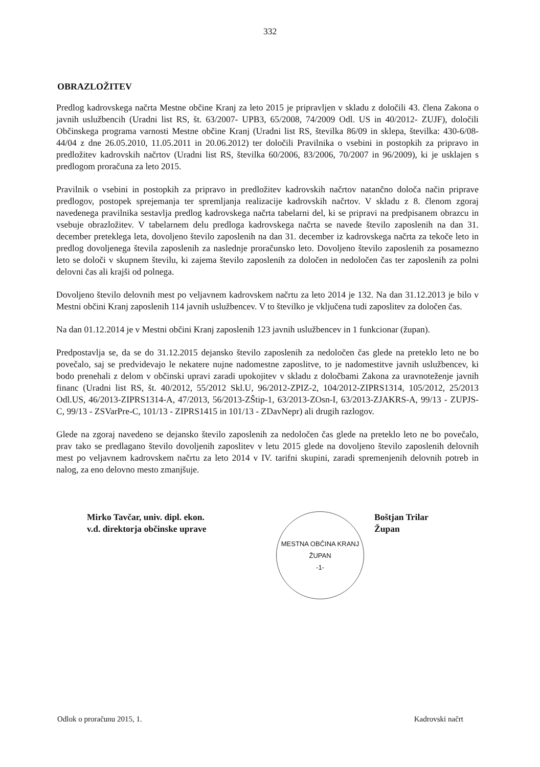332
OBRAZLOŽITEV
Predlog kadrovskega načrta Mestne občine Kranj za leto 2015 je pripravljen v skladu z določili 43. člena Zakona o javnih uslužbencih (Uradni list RS, št. 63/2007- UPB3, 65/2008, 74/2009 Odl. US in 40/2012- ZUJF), določili Občinskega programa varnosti Mestne občine Kranj (Uradni list RS, številka 86/09 in sklepa, številka: 430-6/08-44/04 z dne 26.05.2010, 11.05.2011 in 20.06.2012) ter določili Pravilnika o vsebini in postopkih za pripravo in predložitev kadrovskih načrtov (Uradni list RS, številka 60/2006, 83/2006, 70/2007 in 96/2009), ki je usklajen s predlogom proračuna za leto 2015.
Pravilnik o vsebini in postopkih za pripravo in predložitev kadrovskih načrtov natančno določa način priprave predlogov, postopek sprejemanja ter spremljanja realizacije kadrovskih načrtov. V skladu z 8. členom zgoraj navedenega pravilnika sestavlja predlog kadrovskega načrta tabelarni del, ki se pripravi na predpisanem obrazcu in vsebuje obrazložitev. V tabelarnem delu predloga kadrovskega načrta se navede število zaposlenih na dan 31. december preteklega leta, dovoljeno število zaposlenih na dan 31. december iz kadrovskega načrta za tekoče leto in predlog dovoljenega števila zaposlenih za naslednje proračunsko leto. Dovoljeno število zaposlenih za posamezno leto se določi v skupnem številu, ki zajema število zaposlenih za določen in nedoločen čas ter zaposlenih za polni delovni čas ali krajši od polnega.
Dovoljeno število delovnih mest po veljavnem kadrovskem načrtu za leto 2014 je 132. Na dan 31.12.2013 je bilo v Mestni občini Kranj zaposlenih 114 javnih uslužbencev. V to številko je vključena tudi zaposlitev za določen čas.
Na dan 01.12.2014 je v Mestni občini Kranj zaposlenih 123 javnih uslužbencev in 1 funkcionar (župan).
Predpostavlja se, da se do 31.12.2015 dejansko število zaposlenih za nedoločen čas glede na preteklo leto ne bo povečalo, saj se predvidevajo le nekatere nujne nadomestne zaposlitve, to je nadomestitve javnih uslužbencev, ki bodo prenehali z delom v občinski upravi zaradi upokojitev v skladu z določbami Zakona za uravnoteženje javnih financ (Uradni list RS, št. 40/2012, 55/2012 Skl.U, 96/2012-ZPIZ-2, 104/2012-ZIPRS1314, 105/2012, 25/2013 Odl.US, 46/2013-ZIPRS1314-A, 47/2013, 56/2013-ZŠtip-1, 63/2013-ZOsn-I, 63/2013-ZJAKRS-A, 99/13 - ZUPJS-C, 99/13 - ZSVarPre-C, 101/13 - ZIPRS1415 in 101/13 - ZDavNepr) ali drugih razlogov.
Glede na zgoraj navedeno se dejansko število zaposlenih za nedoločen čas glede na preteklo leto ne bo povečalo, prav tako se predlagano število dovoljenih zaposlitev v letu 2015 glede na dovoljeno število zaposlenih delovnih mest po veljavnem kadrovskem načrtu za leto 2014 v IV. tarifni skupini, zaradi spremenjenih delovnih potreb in nalog, za eno delovno mesto zmanjšuje.
Mirko Tavčar, univ. dipl. ekon.
v.d. direktorja občinske uprave
MESTNA OBČINA KRANJ
ŽUPAN
-1-
Boštjan Trilar
Župan
Odlok o proračunu 2015, 1. Kadrovski načrt